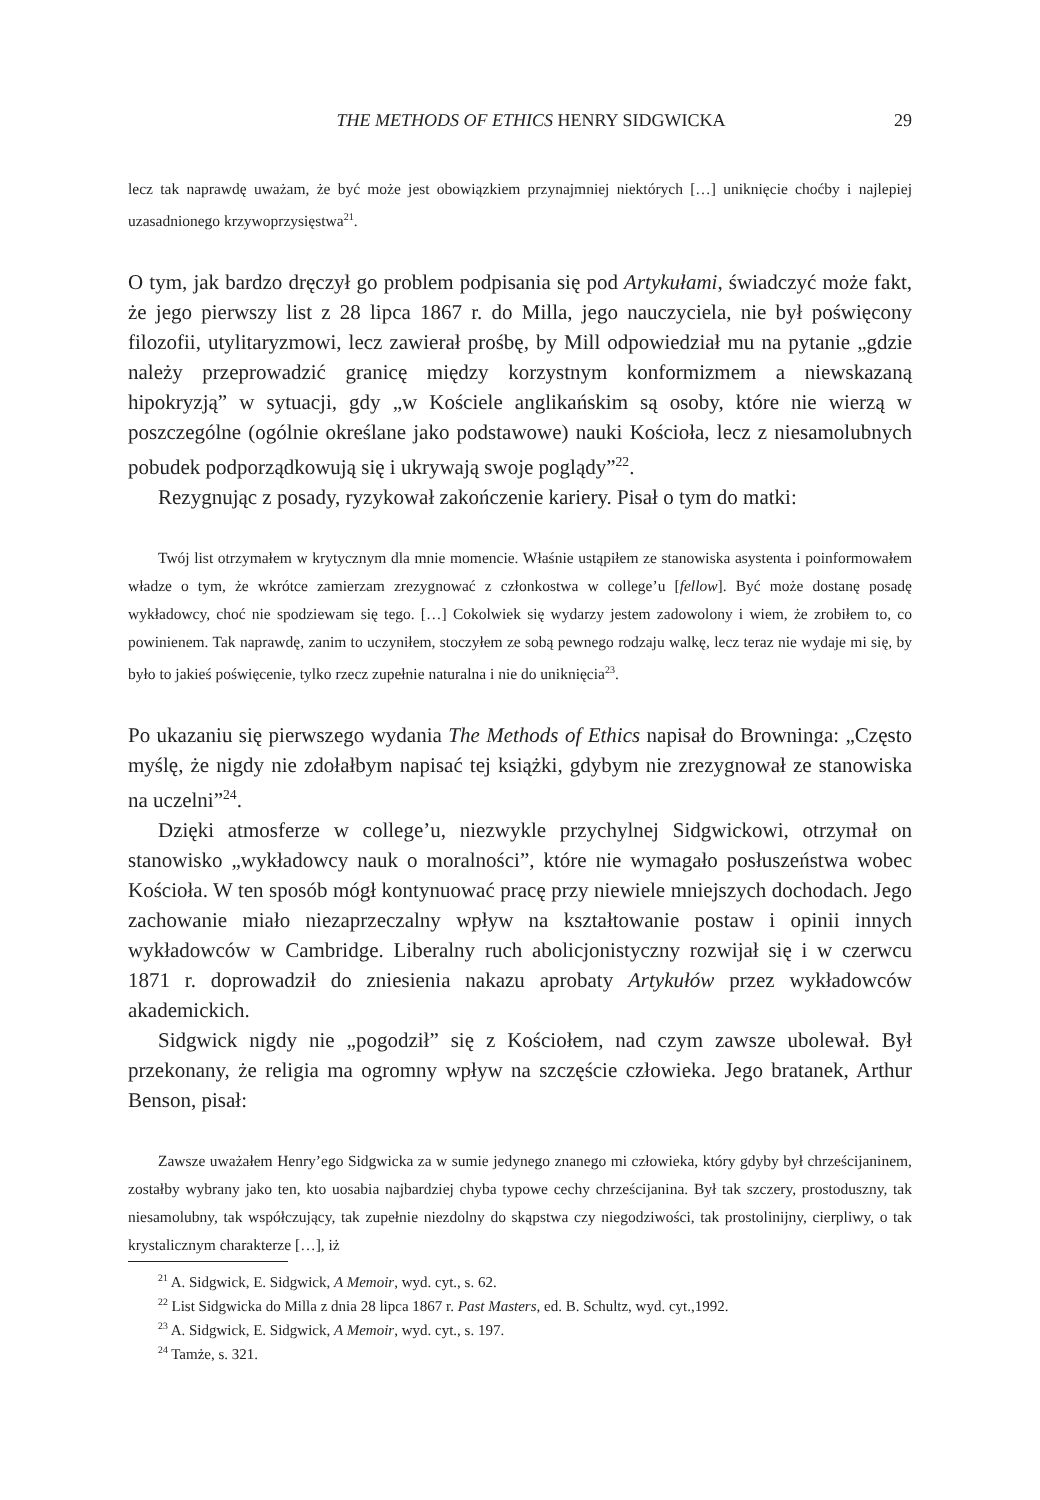THE METHODS OF ETHICS HENRY SIDGWICKA 29
lecz tak naprawdę uważam, że być może jest obowiązkiem przynajmniej niektórych […] uniknięcie choćby i najlepiej uzasadnionego krzywoprzysięstwa<sup>21</sup>.
O tym, jak bardzo dręczył go problem podpisania się pod Artykułami, świadczyć może fakt, że jego pierwszy list z 28 lipca 1867 r. do Milla, jego nauczyciela, nie był poświęcony filozofii, utylitaryzmowi, lecz zawierał prośbę, by Mill odpowiedział mu na pytanie „gdzie należy przeprowadzić granicę między korzystnym konformizmem a niewskazaną hipokryzją” w sytuacji, gdy „w Kościele anglikańskim są osoby, które nie wierzą w poszczególne (ogólnie określane jako podstawowe) nauki Kościoła, lecz z niesamolubnych pobudek podporządkowują się i ukrywają swoje poglądy”<sup>22</sup>.
Rezygnując z posady, ryzykował zakończenie kariery. Pisał o tym do matki:
Twój list otrzymałem w krytycznym dla mnie momencie. Właśnie ustąpiłem ze stanowiska asystenta i poinformowałem władze o tym, że wkrótce zamierzam zrezygnować z członkostwa w college’u [fellow]. Być może dostanę posadę wykładowcy, choć nie spodziewam się tego. […] Cokolwiek się wydarzy jestem zadowolony i wiem, że zrobiłem to, co powinienem. Tak naprawdę, zanim to uczyniłem, stoczyłem ze sobą pewnego rodzaju walkę, lecz teraz nie wydaje mi się, by było to jakieś poświęcenie, tylko rzecz zupełnie naturalna i nie do uniknięcia<sup>23</sup>.
Po ukazaniu się pierwszego wydania The Methods of Ethics napisał do Browninga: „Często myślę, że nigdy nie zdołałbym napisać tej książki, gdybym nie zrezygnował ze stanowiska na uczelni”<sup>24</sup>.
Dzięki atmosferze w college’u, niezwykle przychylnej Sidgwickowi, otrzymał on stanowisko „wykładowcy nauk o moralności”, które nie wymagało posłuszeństwa wobec Kościoła. W ten sposób mógł kontynuować pracę przy niewiele mniejszych dochodach. Jego zachowanie miało niezaprzeczalny wpływ na kształtowanie postaw i opinii innych wykładowców w Cambridge. Liberalny ruch abolicjonistyczny rozwijał się i w czerwcu 1871 r. doprowadził do zniesienia nakazu aprobaty Artykułów przez wykładowców akademickich.
Sidgwick nigdy nie „pogodził” się z Kościołem, nad czym zawsze ubolewał. Był przekonany, że religia ma ogromny wpływ na szczęście człowieka. Jego bratanek, Arthur Benson, pisał:
Zawsze uważałem Henry’ego Sidgwicka za w sumie jedynego znanego mi człowieka, który gdyby był chrześcijaninem, zostałby wybrany jako ten, kto uosabia najbardziej chyba typowe cechy chrześcijanina. Był tak szczery, prostoduszny, tak niesamolubny, tak współczujący, tak zupełnie niezdolny do skąpstwa czy niegodziwości, tak prostolinijny, cierpliwy, o tak krystalicznym charakterze […], iż
<sup>21</sup> A. Sidgwick, E. Sidgwick, A Memoir, wyd. cyt., s. 62.
<sup>22</sup> List Sidgwicka do Milla z dnia 28 lipca 1867 r. Past Masters, ed. B. Schultz, wyd. cyt.,1992.
<sup>23</sup> A. Sidgwick, E. Sidgwick, A Memoir, wyd. cyt., s. 197.
<sup>24</sup> Tamże, s. 321.